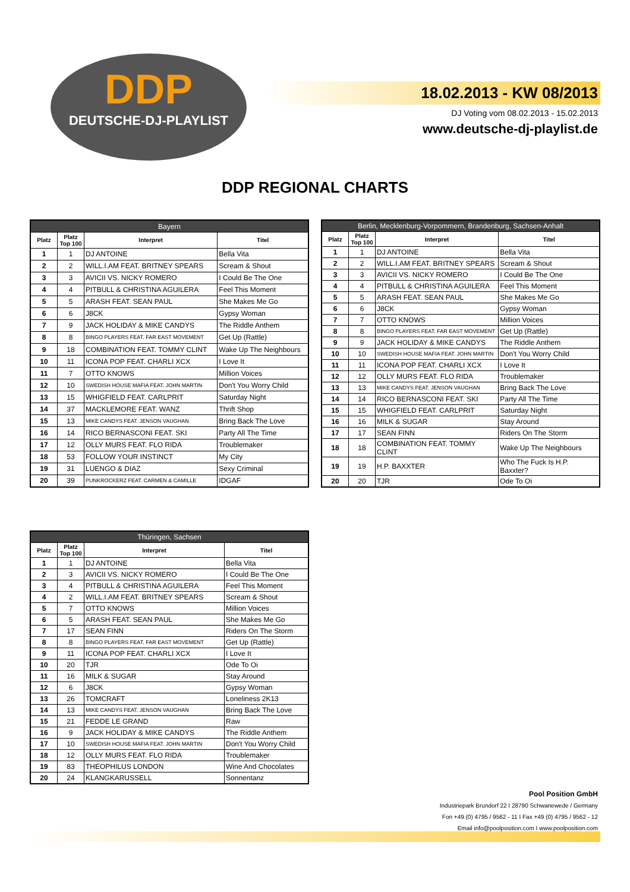DDP
DEUTSCHE-DJ-PLAYLIST
18.02.2013 - KW 08/2013
DJ Voting vom 08.02.2013 - 15.02.2013
www.deutsche-dj-playlist.de
DDP REGIONAL CHARTS
| Bayern | | | |
| --- | --- | --- | --- |
| Platz | Platz Top 100 | Interpret | Titel |
| 1 | 1 | DJ ANTOINE | Bella Vita |
| 2 | 2 | WILL.I.AM FEAT. BRITNEY SPEARS | Scream & Shout |
| 3 | 3 | AVICII VS. NICKY ROMERO | I Could Be The One |
| 4 | 4 | PITBULL & CHRISTINA AGUILERA | Feel This Moment |
| 5 | 5 | ARASH FEAT. SEAN PAUL | She Makes Me Go |
| 6 | 6 | J8CK | Gypsy Woman |
| 7 | 9 | JACK HOLIDAY & MIKE CANDYS | The Riddle Anthem |
| 8 | 8 | BINGO PLAYERS FEAT. FAR EAST MOVEMENT | Get Up (Rattle) |
| 9 | 18 | COMBINATION FEAT. TOMMY CLINT | Wake Up The Neighbours |
| 10 | 11 | ICONA POP FEAT. CHARLI XCX | I Love It |
| 11 | 7 | OTTO KNOWS | Million Voices |
| 12 | 10 | SWEDISH HOUSE MAFIA FEAT. JOHN MARTIN | Don't You Worry Child |
| 13 | 15 | WHIGFIELD FEAT. CARLPRIT | Saturday Night |
| 14 | 37 | MACKLEMORE FEAT. WANZ | Thrift Shop |
| 15 | 13 | MIKE CANDYS FEAT. JENSON VAUGHAN | Bring Back The Love |
| 16 | 14 | RICO BERNASCONI FEAT. SKI | Party All The Time |
| 17 | 12 | OLLY MURS FEAT. FLO RIDA | Troublemaker |
| 18 | 53 | FOLLOW YOUR INSTINCT | My City |
| 19 | 31 | LUENGO & DIAZ | Sexy Criminal |
| 20 | 39 | PUNKROCKERZ FEAT. CARMEN & CAMILLE | IDGAF |
| Berlin, Mecklenburg-Vorpommern, Brandenburg, Sachsen-Anhalt | | | |
| --- | --- | --- | --- |
| Platz | Platz Top 100 | Interpret | Titel |
| 1 | 1 | DJ ANTOINE | Bella Vita |
| 2 | 2 | WILL.I.AM FEAT. BRITNEY SPEARS | Scream & Shout |
| 3 | 3 | AVICII VS. NICKY ROMERO | I Could Be The One |
| 4 | 4 | PITBULL & CHRISTINA AGUILERA | Feel This Moment |
| 5 | 5 | ARASH FEAT. SEAN PAUL | She Makes Me Go |
| 6 | 6 | J8CK | Gypsy Woman |
| 7 | 7 | OTTO KNOWS | Million Voices |
| 8 | 8 | BINGO PLAYERS FEAT. FAR EAST MOVEMENT | Get Up (Rattle) |
| 9 | 9 | JACK HOLIDAY & MIKE CANDYS | The Riddle Anthem |
| 10 | 10 | SWEDISH HOUSE MAFIA FEAT. JOHN MARTIN | Don't You Worry Child |
| 11 | 11 | ICONA POP FEAT. CHARLI XCX | I Love It |
| 12 | 12 | OLLY MURS FEAT. FLO RIDA | Troublemaker |
| 13 | 13 | MIKE CANDYS FEAT. JENSON VAUGHAN | Bring Back The Love |
| 14 | 14 | RICO BERNASCONI FEAT. SKI | Party All The Time |
| 15 | 15 | WHIGFIELD FEAT. CARLPRIT | Saturday Night |
| 16 | 16 | MILK & SUGAR | Stay Around |
| 17 | 17 | SEAN FINN | Riders On The Storm |
| 18 | 18 | COMBINATION FEAT. TOMMY CLINT | Wake Up The Neighbours |
| 19 | 19 | H.P. BAXXTER | Who The Fuck Is H.P. Baxxter? |
| 20 | 20 | TJR | Ode To Oi |
| Thüringen, Sachsen | | | |
| --- | --- | --- | --- |
| Platz | Platz Top 100 | Interpret | Titel |
| 1 | 1 | DJ ANTOINE | Bella Vita |
| 2 | 3 | AVICII VS. NICKY ROMERO | I Could Be The One |
| 3 | 4 | PITBULL & CHRISTINA AGUILERA | Feel This Moment |
| 4 | 2 | WILL.I.AM FEAT. BRITNEY SPEARS | Scream & Shout |
| 5 | 7 | OTTO KNOWS | Million Voices |
| 6 | 5 | ARASH FEAT. SEAN PAUL | She Makes Me Go |
| 7 | 17 | SEAN FINN | Riders On The Storm |
| 8 | 8 | BINGO PLAYERS FEAT. FAR EAST MOVEMENT | Get Up (Rattle) |
| 9 | 11 | ICONA POP FEAT. CHARLI XCX | I Love It |
| 10 | 20 | TJR | Ode To Oi |
| 11 | 16 | MILK & SUGAR | Stay Around |
| 12 | 6 | J8CK | Gypsy Woman |
| 13 | 26 | TOMCRAFT | Loneliness 2K13 |
| 14 | 13 | MIKE CANDYS FEAT. JENSON VAUGHAN | Bring Back The Love |
| 15 | 21 | FEDDE LE GRAND | Raw |
| 16 | 9 | JACK HOLIDAY & MIKE CANDYS | The Riddle Anthem |
| 17 | 10 | SWEDISH HOUSE MAFIA FEAT. JOHN MARTIN | Don't You Worry Child |
| 18 | 12 | OLLY MURS FEAT. FLO RIDA | Troublemaker |
| 19 | 83 | THEOPHILUS LONDON | Wine And Chocolates |
| 20 | 24 | KLANGKARUSSELL | Sonnentanz |
Pool Position GmbH
Industriepark Brundorf 22 I 28790 Schwanewede / Germany
Fon +49 (0) 4795 / 9562 - 11 I Fax +49 (0) 4795 / 9562 - 12
Email info@poolposition.com I www.poolposition.com